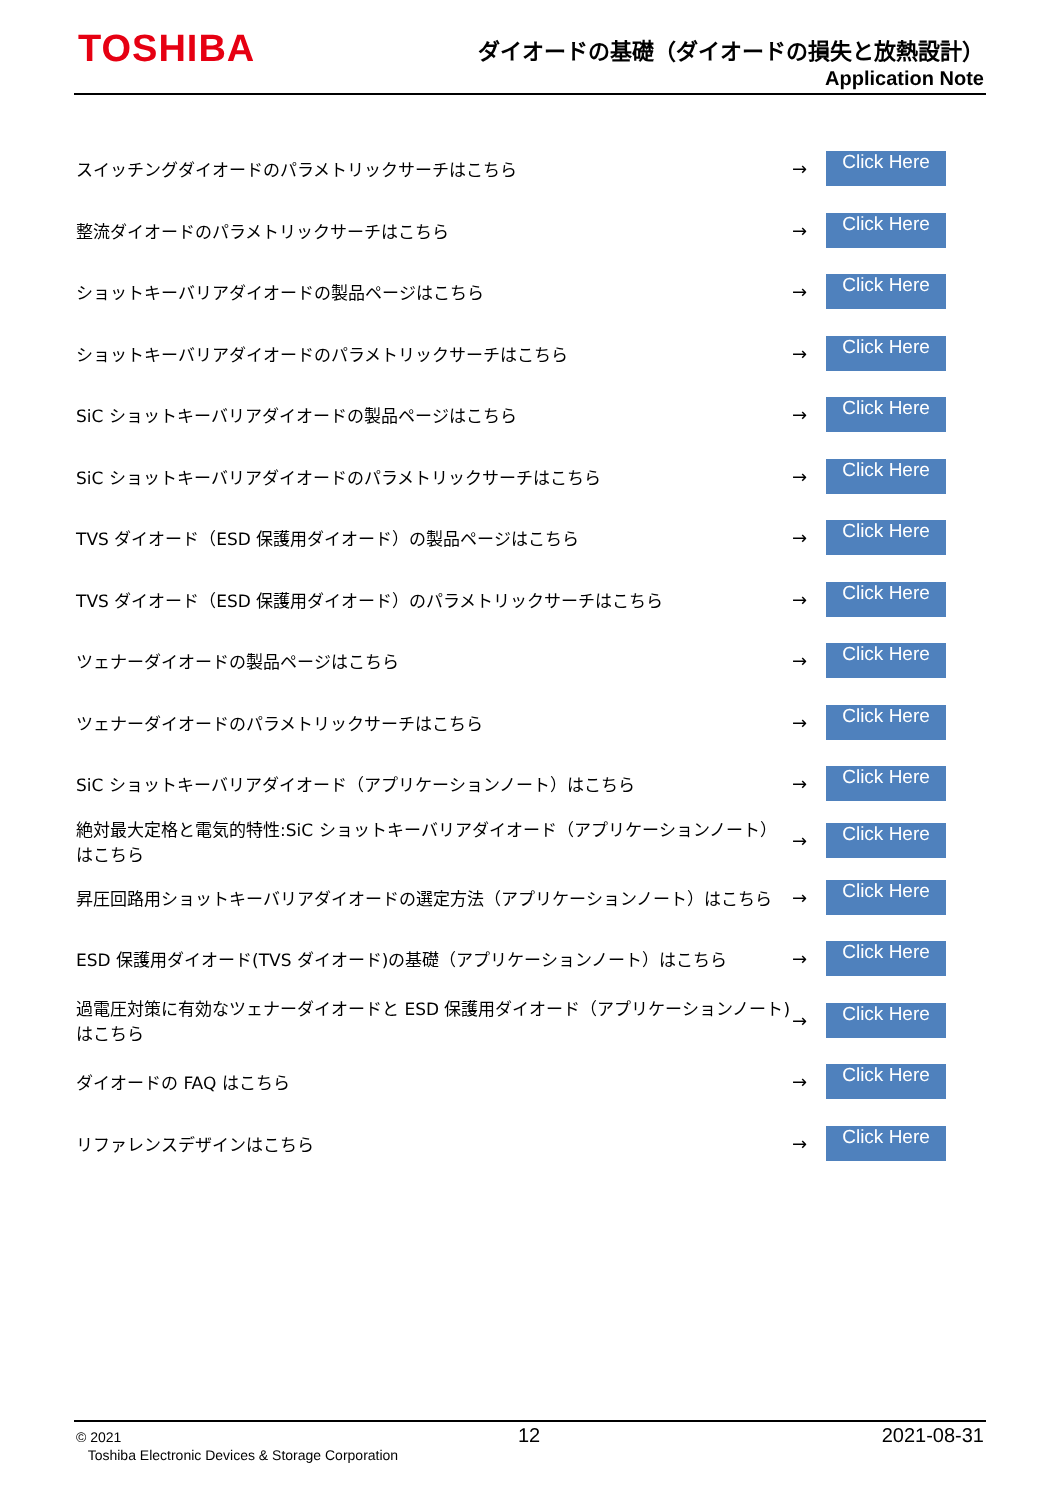TOSHIBA
ダイオードの基礎（ダイオードの損失と放熱設計）
Application Note
スイッチングダイオードのパラメトリックサーチはこちら → Click Here
整流ダイオードのパラメトリックサーチはこちら → Click Here
ショットキーバリアダイオードの製品ページはこちら → Click Here
ショットキーバリアダイオードのパラメトリックサーチはこちら → Click Here
SiC ショットキーバリアダイオードの製品ページはこちら → Click Here
SiC ショットキーバリアダイオードのパラメトリックサーチはこちら → Click Here
TVS ダイオード（ESD 保護用ダイオード）の製品ページはこちら → Click Here
TVS ダイオード（ESD 保護用ダイオード）のパラメトリックサーチはこちら → Click Here
ツェナーダイオードの製品ページはこちら → Click Here
ツェナーダイオードのパラメトリックサーチはこちら → Click Here
SiC ショットキーバリアダイオード（アプリケーションノート）はこちら → Click Here
絶対最大定格と電気的特性:SiC ショットキーバリアダイオード（アプリケーションノート）はこちら → Click Here
昇圧回路用ショットキーバリアダイオードの選定方法（アプリケーションノート）はこちら → Click Here
ESD 保護用ダイオード(TVS ダイオード)の基礎（アプリケーションノート）はこちら → Click Here
過電圧対策に有効なツェナーダイオードと ESD 保護用ダイオード（アプリケーションノート)はこちら → Click Here
ダイオードの FAQ はこちら → Click Here
リファレンスデザインはこちら → Click Here
© 2021
Toshiba Electronic Devices & Storage Corporation
12 2021-08-31